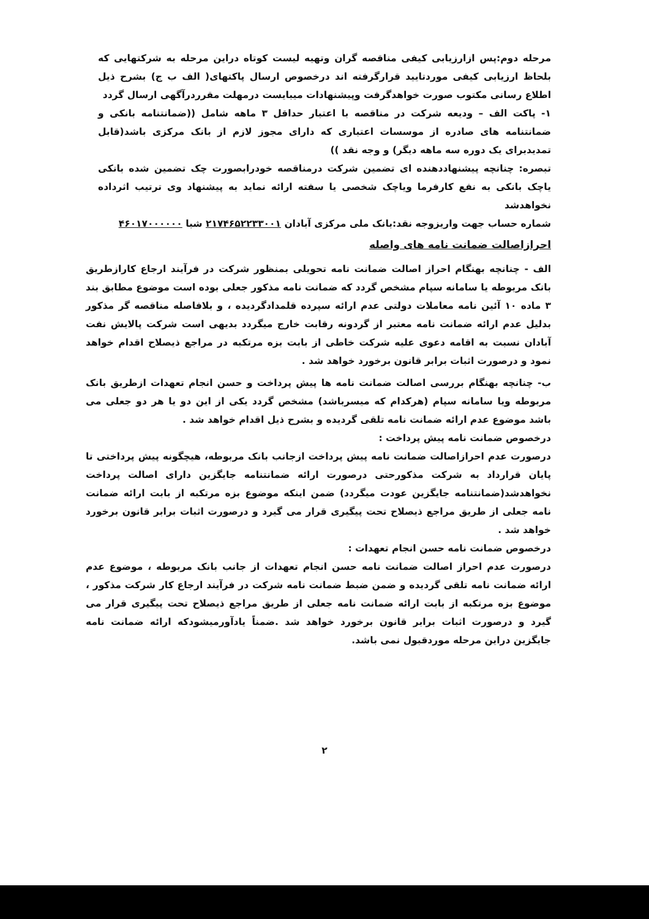مرحله دوم:پس ازارزیابی کیفی مناقصه گران وتهیه لیست کوتاه دراین مرحله به شرکتهایی که بلحاظ ارزیابی کیفی موردتایید قرارگرفته اند درخصوص ارسال پاکتهای( الف ب ج) بشرح ذیل اطلاع رسانی مکتوب صورت خواهدگرفت وپیشنهادات میبایست درمهلت مقرردرآگهی ارسال گردد
۱- پاکت الف – ودیعه شرکت در مناقصه با اعتبار حداقل ۳ ماهه شامل ((ضمانتنامه بانکی و ضمانتنامه های صادره از موسسات اعتباری که دارای مجوز لازم از بانک مرکزی باشد(قابل تمدیدبرای یک دوره سه ماهه دیگر) و وجه نقد ))
تبصره: چنانچه پیشنهاددهنده ای تضمین شرکت درمناقصه خودرابصورت چک تضمین شده بانکی یاچک بانکی به نفع کارفرما ویاچک شخصی یا سفته ارائه نماید به پیشنهاد وی ترتیب اثرداده نخواهدشد
شماره حساب جهت واریزوجه نقد:بانک ملی مرکزی آبادان ۲۱۷۴۶۵۲۲۳۳۰۰۱ شبا ۴۶۰۱۷۰۰۰۰۰۰
احرازاصالت ضمانت نامه های واصله
الف - چنانچه بهنگام احراز اصالت ضمانت نامه تحویلی بمنظور شرکت در فرآیند ارجاع کارازطریق بانک مربوطه یا سامانه سپام مشخص گردد که ضمانت نامه مذکور جعلی بوده است موضوع مطابق بند ۳ ماده ۱۰ آئین نامه معاملات دولتی عدم ارائه سپرده قلمدادگردیده ، و بلافاصله مناقصه گر مذکور بدلیل عدم ارائه ضمانت نامه معتبر از گردونه رقابت خارج میگردد بدیهی است شرکت پالایش نفت آبادان نسبت به اقامه دعوی علیه شرکت خاطی از بابت بزه مرتکبه در مراجع ذیصلاح اقدام خواهد نمود و درصورت اثبات برابر قانون برخورد خواهد شد .
ب- چنانچه بهنگام بررسی اصالت ضمانت نامه ها پیش پرداخت و حسن انجام تعهدات ازطریق بانک مربوطه ویا سامانه سپام (هرکدام که میسرباشد) مشخص گردد یکی از این دو یا هر دو جعلی می باشد موضوع عدم ارائه ضمانت نامه تلقی گردیده و بشرح ذیل اقدام خواهد شد .
درخصوص ضمانت نامه پیش پرداخت :
درصورت عدم احرازاصالت ضمانت نامه پیش پرداخت ازجانب بانک مربوطه، هیچگونه پیش پرداختی تا پایان قرارداد به شرکت مذکورحتی درصورت ارائه ضمانتنامه جایگزین دارای اصالت پرداخت نخواهدشد(ضمانتنامه جایگزین عودت میگردد) ضمن اینکه موضوع بزه مرتکبه از بابت ارائه ضمانت نامه جعلی از طریق مراجع ذیصلاح تحت پیگیری قرار می گیرد و درصورت اثبات برابر قانون برخورد خواهد شد .
درخصوص ضمانت نامه حسن انجام تعهدات :
درصورت عدم احراز اصالت ضمانت نامه حسن انجام تعهدات از جانب بانک مربوطه ، موضوع عدم ارائه ضمانت نامه تلقی گردیده و ضمن ضبط ضمانت نامه شرکت در فرآیند ارجاع کار شرکت مذکور ، موضوع بزه مرتکبه از بابت ارائه ضمانت نامه جعلی از طریق مراجع ذیصلاح تحت پیگیری قرار می گیرد و درصورت اثبات برابر قانون برخورد خواهد شد .ضمناً یادآورمیشودکه ارائه ضمانت نامه جایگزین دراین مرحله موردقبول نمی باشد.
۲